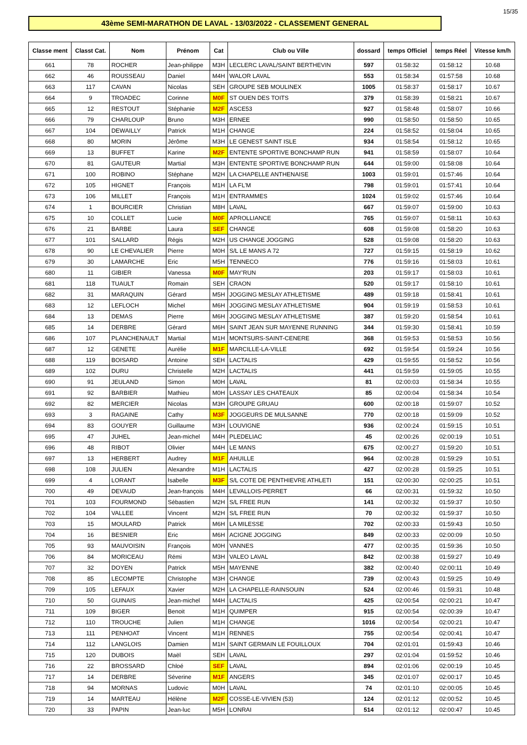15/35
43ème SEMI-MARATHON DE LAVAL - 13/03/2022 - CLASSEMENT GENERAL
| Classe ment | Classt Cat. | Nom | Prénom | Cat | Club ou Ville | dossard | temps Officiel | temps Réel | Vitesse km/h |
| --- | --- | --- | --- | --- | --- | --- | --- | --- | --- |
| 661 | 78 | ROCHER | Jean-philippe | M3H | LECLERC LAVAL/SAINT BERTHEVIN | 597 | 01:58:32 | 01:58:12 | 10.68 |
| 662 | 46 | ROUSSEAU | Daniel | M4H | WALOR LAVAL | 553 | 01:58:34 | 01:57:58 | 10.68 |
| 663 | 117 | CAVAN | Nicolas | SEH | GROUPE SEB MOULINEX | 1005 | 01:58:37 | 01:58:17 | 10.67 |
| 664 | 9 | TROADEC | Corinne | M0F | ST OUEN DES TOITS | 379 | 01:58:39 | 01:58:21 | 10.67 |
| 665 | 12 | RESTOUT | Stéphanie | M2F | ASCE53 | 927 | 01:58:48 | 01:58:07 | 10.66 |
| 666 | 79 | CHARLOUP | Bruno | M3H | ERNEE | 990 | 01:58:50 | 01:58:50 | 10.65 |
| 667 | 104 | DEWAILLY | Patrick | M1H | CHANGE | 224 | 01:58:52 | 01:58:04 | 10.65 |
| 668 | 80 | MORIN | Jérôme | M3H | LE GENEST SAINT ISLE | 934 | 01:58:54 | 01:58:12 | 10.65 |
| 669 | 13 | BUFFET | Karine | M2F | ENTENTE SPORTIVE BONCHAMP RUN | 941 | 01:58:59 | 01:58:07 | 10.64 |
| 670 | 81 | GAUTEUR | Martial | M3H | ENTENTE SPORTIVE BONCHAMP RUN | 644 | 01:59:00 | 01:58:08 | 10.64 |
| 671 | 100 | ROBINO | Stéphane | M2H | LA CHAPELLE ANTHENAISE | 1003 | 01:59:01 | 01:57:46 | 10.64 |
| 672 | 105 | HIGNET | François | M1H | LA FL'M | 798 | 01:59:01 | 01:57:41 | 10.64 |
| 673 | 106 | MILLET | François | M1H | ENTRAMMES | 1024 | 01:59:02 | 01:57:46 | 10.64 |
| 674 | 1 | BOURCIER | Christian | M8H | LAVAL | 667 | 01:59:07 | 01:59:00 | 10.63 |
| 675 | 10 | COLLET | Lucie | M0F | APROLLIANCE | 765 | 01:59:07 | 01:58:11 | 10.63 |
| 676 | 21 | BARBE | Laura | SEF | CHANGE | 608 | 01:59:08 | 01:58:20 | 10.63 |
| 677 | 101 | SALLARD | Régis | M2H | US CHANGE JOGGING | 528 | 01:59:08 | 01:58:20 | 10.63 |
| 678 | 90 | LE CHEVALIER | Pierre | M0H | S/L LE MANS A 72 | 727 | 01:59:15 | 01:58:19 | 10.62 |
| 679 | 30 | LAMARCHE | Eric | M5H | TENNECO | 776 | 01:59:16 | 01:58:03 | 10.61 |
| 680 | 11 | GIBIER | Vanessa | M0F | MAY'RUN | 203 | 01:59:17 | 01:58:03 | 10.61 |
| 681 | 118 | TUAULT | Romain | SEH | CRAON | 520 | 01:59:17 | 01:58:10 | 10.61 |
| 682 | 31 | MARAQUIN | Gérard | M5H | JOGGING MESLAY ATHLETISME | 489 | 01:59:18 | 01:58:41 | 10.61 |
| 683 | 12 | LEFLOCH | Michel | M6H | JOGGING MESLAY ATHLETISME | 904 | 01:59:19 | 01:58:53 | 10.61 |
| 684 | 13 | DEMAS | Pierre | M6H | JOGGING MESLAY ATHLETISME | 387 | 01:59:20 | 01:58:54 | 10.61 |
| 685 | 14 | DERBRE | Gérard | M6H | SAINT JEAN SUR MAYENNE RUNNING | 344 | 01:59:30 | 01:58:41 | 10.59 |
| 686 | 107 | PLANCHENAULT | Martial | M1H | MONTSURS-SAINT-CENERE | 368 | 01:59:53 | 01:58:53 | 10.56 |
| 687 | 12 | GENETE | Aurélie | M1F | MARCILLE-LA-VILLE | 692 | 01:59:54 | 01:59:24 | 10.56 |
| 688 | 119 | BOISARD | Antoine | SEH | LACTALIS | 429 | 01:59:55 | 01:58:52 | 10.56 |
| 689 | 102 | DURU | Christelle | M2H | LACTALIS | 441 | 01:59:59 | 01:59:05 | 10.55 |
| 690 | 91 | JEULAND | Simon | M0H | LAVAL | 81 | 02:00:03 | 01:58:34 | 10.55 |
| 691 | 92 | BARBIER | Mathieu | M0H | LASSAY LES CHATEAUX | 85 | 02:00:04 | 01:58:34 | 10.54 |
| 692 | 82 | MERCIER | Nicolas | M3H | GROUPE GRUAU | 600 | 02:00:18 | 01:59:07 | 10.52 |
| 693 | 3 | RAGAINE | Cathy | M3F | JOGGEURS DE MULSANNE | 770 | 02:00:18 | 01:59:09 | 10.52 |
| 694 | 83 | GOUYER | Guillaume | M3H | LOUVIGNE | 936 | 02:00:24 | 01:59:15 | 10.51 |
| 695 | 47 | JUHEL | Jean-michel | M4H | PLEDELIAC | 45 | 02:00:26 | 02:00:19 | 10.51 |
| 696 | 48 | RIBOT | Olivier | M4H | LE MANS | 675 | 02:00:27 | 01:59:20 | 10.51 |
| 697 | 13 | HERBERT | Audrey | M1F | AHUILLE | 964 | 02:00:28 | 01:59:29 | 10.51 |
| 698 | 108 | JULIEN | Alexandre | M1H | LACTALIS | 427 | 02:00:28 | 01:59:25 | 10.51 |
| 699 | 4 | LORANT | Isabelle | M3F | S/L COTE DE PENTHIEVRE ATHLETI | 151 | 02:00:30 | 02:00:25 | 10.51 |
| 700 | 49 | DEVAUD | Jean-françois | M4H | LEVALLOIS-PERRET | 66 | 02:00:31 | 01:59:32 | 10.50 |
| 701 | 103 | FOURMOND | Sébastien | M2H | S/L FREE RUN | 141 | 02:00:32 | 01:59:37 | 10.50 |
| 702 | 104 | VALLEE | Vincent | M2H | S/L FREE RUN | 70 | 02:00:32 | 01:59:37 | 10.50 |
| 703 | 15 | MOULARD | Patrick | M6H | LA MILESSE | 702 | 02:00:33 | 01:59:43 | 10.50 |
| 704 | 16 | BESNIER | Eric | M6H | ACIGNE JOGGING | 849 | 02:00:33 | 02:00:09 | 10.50 |
| 705 | 93 | MAUVOISIN | François | M0H | VANNES | 477 | 02:00:35 | 01:59:36 | 10.50 |
| 706 | 84 | MORICEAU | Rémi | M3H | VALEO LAVAL | 842 | 02:00:38 | 01:59:27 | 10.49 |
| 707 | 32 | DOYEN | Patrick | M5H | MAYENNE | 382 | 02:00:40 | 02:00:11 | 10.49 |
| 708 | 85 | LECOMPTE | Christophe | M3H | CHANGE | 739 | 02:00:43 | 01:59:25 | 10.49 |
| 709 | 105 | LEFAUX | Xavier | M2H | LA CHAPELLE-RAINSOUIN | 524 | 02:00:46 | 01:59:31 | 10.48 |
| 710 | 50 | GUINAIS | Jean-michel | M4H | LACTALIS | 425 | 02:00:54 | 02:00:21 | 10.47 |
| 711 | 109 | BIGER | Benoit | M1H | QUIMPER | 915 | 02:00:54 | 02:00:39 | 10.47 |
| 712 | 110 | TROUCHE | Julien | M1H | CHANGE | 1016 | 02:00:54 | 02:00:21 | 10.47 |
| 713 | 111 | PENHOAT | Vincent | M1H | RENNES | 755 | 02:00:54 | 02:00:41 | 10.47 |
| 714 | 112 | LANGLOIS | Damien | M1H | SAINT GERMAIN LE FOUILLOUX | 704 | 02:01:01 | 01:59:43 | 10.46 |
| 715 | 120 | DUBOIS | Maël | SEH | LAVAL | 297 | 02:01:04 | 01:59:52 | 10.46 |
| 716 | 22 | BROSSARD | Chloé | SEF | LAVAL | 894 | 02:01:06 | 02:00:19 | 10.45 |
| 717 | 14 | DERBRE | Séverine | M1F | ANGERS | 345 | 02:01:07 | 02:00:17 | 10.45 |
| 718 | 94 | MORNAS | Ludovic | M0H | LAVAL | 74 | 02:01:10 | 02:00:05 | 10.45 |
| 719 | 14 | MARTEAU | Hélène | M2F | COSSE-LE-VIVIEN (53) | 124 | 02:01:12 | 02:00:52 | 10.45 |
| 720 | 33 | PAPIN | Jean-luc | M5H | LONRAI | 514 | 02:01:12 | 02:00:47 | 10.45 |